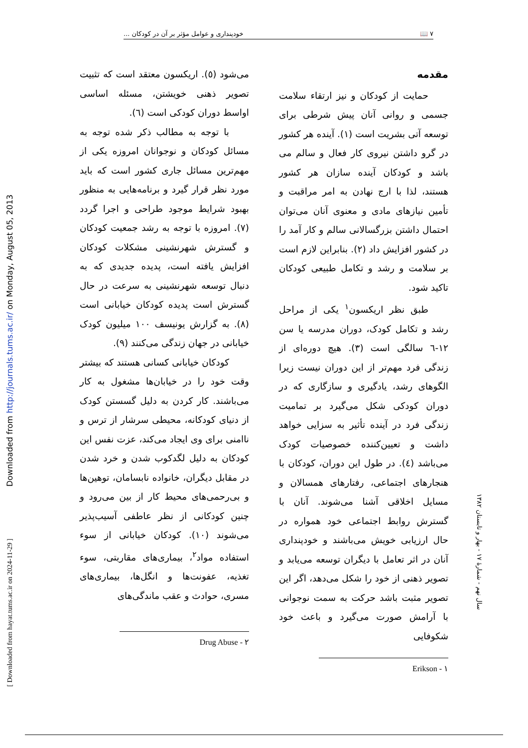٧ 📖 خودپنداری و عوامل مؤثر بر آن در کودکان ...
مقدمه
حمایت از کودکان و نیز ارتقاء سلامت جسمی و روانی آنان پیش شرطی برای توسعه آتی بشریت است (١). آینده هر کشور در گرو داشتن نیروی کار فعال و سالم می باشد و کودکان آینده سازان هر کشور هستند، لذا با ارج نهادن به امر مراقبت و تأمین نیازهای مادی و معنوی آنان می‌توان احتمال داشتن بزرگسالانی سالم و کار آمد را در کشور افزایش داد (٢). بنابراین لازم است بر سلامت و رشد و تکامل طبیعی کودکان تاکید شود.
طبق نظر اریکسون<sup>١</sup> یکی از مراحل رشد و تکامل کودک، دوران مدرسه یا سن ١٢-٦ سالگی است (٣). هیچ دوره‌ای از زندگی فرد مهم‌تر از این دوران نیست زیرا الگوهای رشد، یادگیری و سازگاری که در دوران کودکی شکل می‌گیرد بر تمامیت زندگی فرد در آینده تأثیر به سزایی خواهد داشت و تعیین‌کننده خصوصیات کودک می‌باشد (٤). در طول این دوران، کودکان با هنجارهای اجتماعی، رفتارهای همسالان و مسایل اخلاقی آشنا می‌شوند. آنان با گسترش روابط اجتماعی خود همواره در حال ارزیابی خویش می‌باشند و خودپنداری آنان در اثر تعامل با دیگران توسعه می‌یابد و تصویر ذهنی از خود را شکل می‌دهد، اگر این تصویر مثبت باشد حرکت به سمت نوجوانی با آرامش صورت می‌گیرد و باعث خود شکوفایی
١ - Erikson
می‌شود (٥). اریکسون معتقد است که تثبیت تصویر ذهنی خویشتن، مسئله اساسی اواسط دوران کودکی است (٦).
با توجه به مطالب ذکر شده توجه به مسائل کودکان و نوجوانان امروزه یکی از مهم‌ترین مسائل جاری کشور است که باید مورد نظر قرار گیرد و برنامه‌هایی به منظور بهبود شرایط موجود طراحی و اجرا گردد (٧). امروزه با توجه به رشد جمعیت کودکان و گسترش شهرنشینی مشکلات کودکان افزایش یافته است، پدیده جدیدی که به دنبال توسعه شهرنشینی به سرعت در حال گسترش است پدیده کودکان خیابانی است (٨). به گزارش یونیسف ١٠٠ میلیون کودک خیابانی در جهان زندگی می‌کنند (٩).
کودکان خیابانی کسانی هستند که بیشتر وقت خود را در خیابان‌ها مشغول به کار می‌باشند. کار کردن به دلیل گسستن کودک از دنیای کودکانه، محیطی سرشار از ترس و ناامنی برای وی ایجاد می‌کند، عزت نفس این کودکان به دلیل لگدکوب شدن و خرد شدن در مقابل دیگران، خانواده نابسامان، توهین‌ها و بی‌رحمی‌های محیط کار از بین می‌رود و چنین کودکانی از نظر عاطفی آسیب‌پذیر می‌شوند (١٠). کودکان خیابانی از سوء استفاده مواد<sup>٢</sup>، بیماری‌های مقاربتی، سوء تغذیه، عفونت‌ها و انگل‌ها، بیماری‌های مسری، حوادث و عقب ماندگی‌های
٢ - Drug Abuse
سال نهم - شمارهٔ ١٧ - بهار و تابستان ١٣٨٢
Downloaded from http://journals.tums.ac.ir/ on Monday, August 05, 2013
[ Downloaded from hayat.tums.ac.ir on 2024-11-29 ]